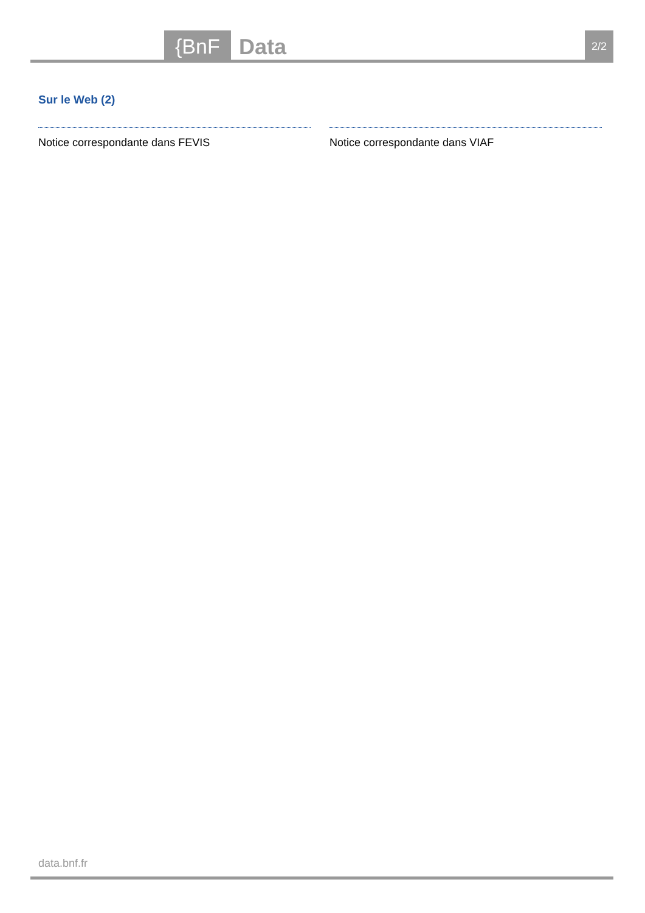{BnF Data 2/2
Sur le Web (2)
Notice correspondante dans FEVIS Notice correspondante dans VIAF
data.bnf.fr